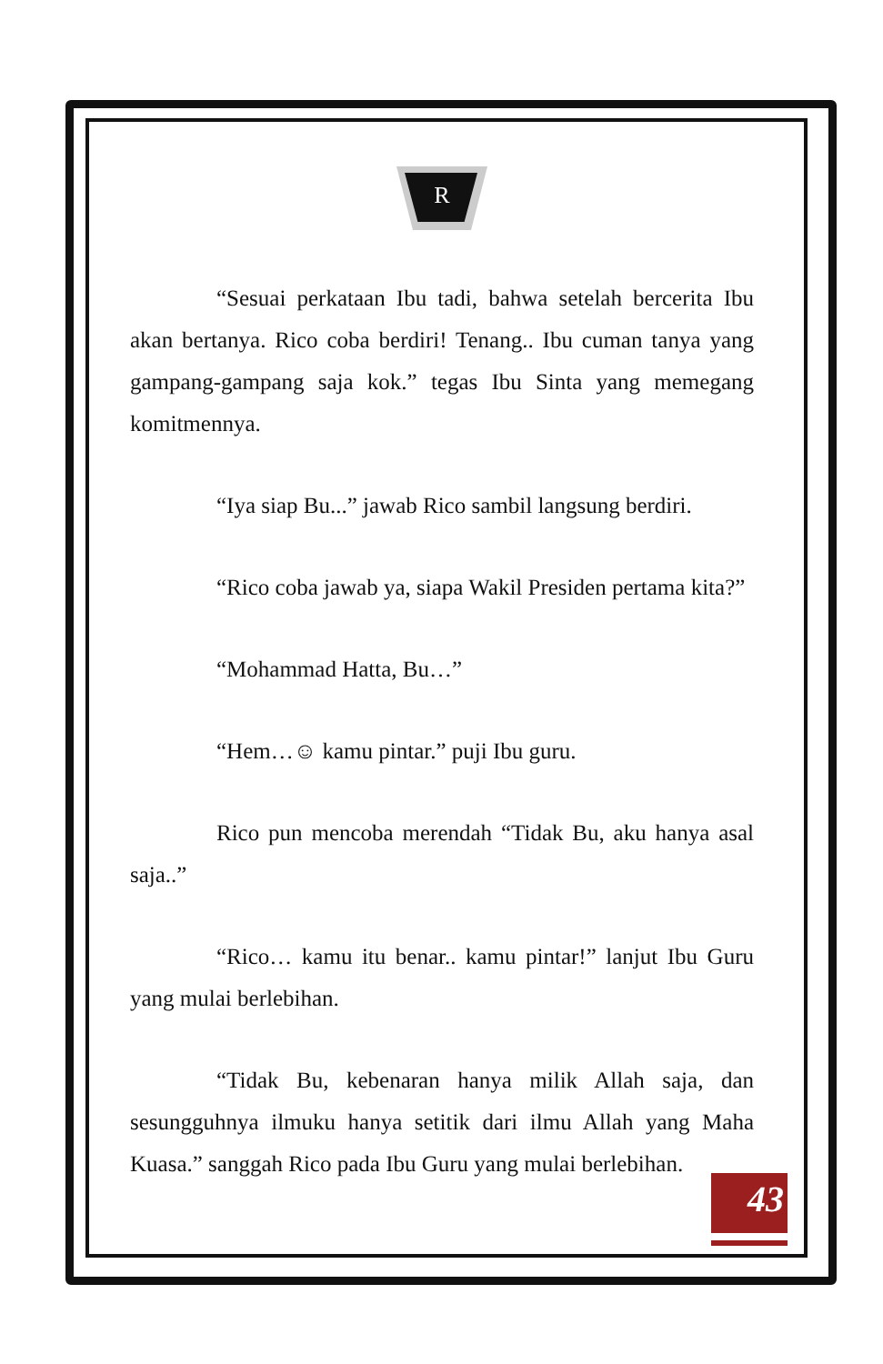R
“Sesuai perkataan Ibu tadi, bahwa setelah bercerita Ibu akan bertanya. Rico coba berdiri! Tenang.. Ibu cuman tanya yang gampang-gampang saja kok.” tegas Ibu Sinta yang memegang komitmennya.
“Iya siap Bu...” jawab Rico sambil langsung berdiri.
“Rico coba jawab ya, siapa Wakil Presiden pertama kita?”
“Mohammad Hatta, Bu…”
“Hem…☺ kamu pintar.” puji Ibu guru.
Rico pun mencoba merendah “Tidak Bu, aku hanya asal saja..”
“Rico… kamu itu benar.. kamu pintar!” lanjut Ibu Guru yang mulai berlebihan.
“Tidak Bu, kebenaran hanya milik Allah saja, dan sesungguhnya ilmuku hanya setitik dari ilmu Allah yang Maha Kuasa.” sanggah Rico pada Ibu Guru yang mulai berlebihan.
43